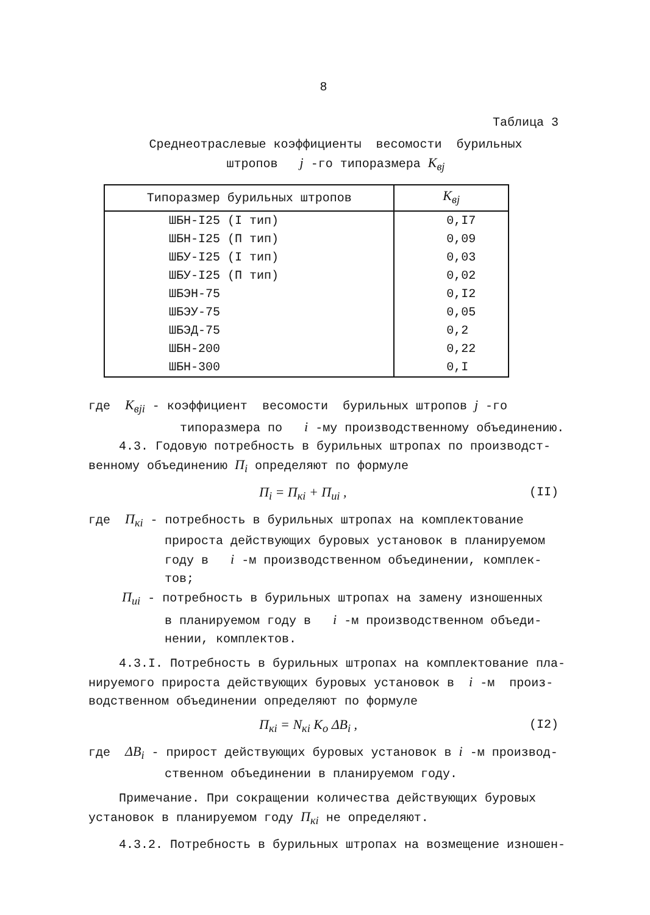8
Таблица 3
Среднеотраслевые коэффициенты весомости бурильных
штропов j -го типоразмера K<sub>вj</sub>
| Типоразмер бурильных штропов | K<sub>вj</sub> |
| --- | --- |
| ШБН-I25 (I тип) | 0,I7 |
| ШБН-I25 (П тип) | 0,09 |
| ШБУ-I25 (I тип) | 0,03 |
| ШБУ-I25 (П тип) | 0,02 |
| ШБЭН-75 | 0,I2 |
| ШБЭУ-75 | 0,05 |
| ШБЭД-75 | 0,2 |
| ШБН-200 | 0,22 |
| ШБН-300 | 0,I |
где K<sub>вji</sub> - коэффициент весомости бурильных штропов j -го
типоразмера по i -му производственному объединению.
4.3. Годовую потребность в бурильных штропах по производст-
венному объединению П<sub>i</sub> определяют по формуле
П<sub>i</sub> = П<sub>кi</sub> + П<sub>иi</sub> , (II)
где П<sub>кi</sub> - потребность в бурильных штропах на комплектование
прироста действующих буровых установок в планируемом
году в i -м производственном объединении, комплек-
тов;
П<sub>иi</sub> - потребность в бурильных штропах на замену изношенных
в планируемом году в i -м производственном объеди-
нении, комплектов.
4.3.I. Потребность в бурильных штропах на комплектование пла-
нируемого прироста действующих буровых установок в i -м произ-
водственном объединении определяют по формуле
П<sub>кi</sub> = N<sub>кi</sub> K<sub>о</sub> ΔB<sub>i</sub> , (I2)
где ΔB<sub>i</sub> - прирост действующих буровых установок в i -м производ-
ственном объединении в планируемом году.
Примечание. При сокращении количества действующих буровых
установок в планируемом году П<sub>кi</sub> не определяют.
4.3.2. Потребность в бурильных штропах на возмещение изношен-